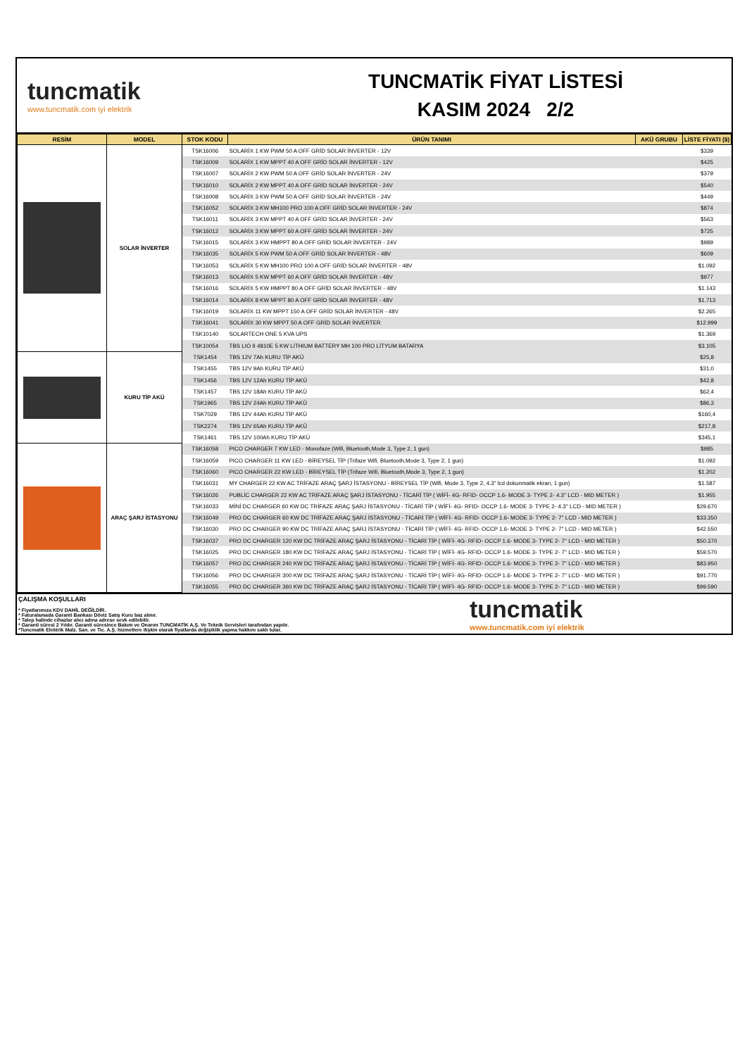tuncmatik
www.tuncmatik.com iyi elektrik
TUNCMATİK FİYAT LİSTESİ
KASIM 2024 2/2
| RESİM | MODEL | STOK KODU | ÜRÜN TANIMI | AKÜ GRUBU | LİSTE FİYATI ($) |
| --- | --- | --- | --- | --- | --- |
| | SOLAR İNVERTER | TSK16006 | SOLARİX 1 KW PWM 50 A OFF GRİD SOLAR İNVERTER - 12V | | $339 |
| | | TSK16009 | SOLARİX 1 KW MPPT 40 A OFF GRİD SOLAR İNVERTER - 12V | | $425 |
| | | TSK16007 | SOLARİX 2 KW PWM 50 A OFF GRİD SOLAR İNVERTER - 24V | | $379 |
| | | TSK16010 | SOLARİX 2 KW MPPT 40 A OFF GRİD SOLAR İNVERTER - 24V | | $540 |
| | | TSK16008 | SOLARİX 3 KW PWM 50 A OFF GRİD SOLAR İNVERTER - 24V | | $449 |
| | | TSK16052 | SOLARİX 3 KW MH100 PRO 100 A OFF GRİD SOLAR İNVERTER - 24V | | $874 |
| | | TSK16011 | SOLARİX 3 KW MPPT 40 A OFF GRİD SOLAR İNVERTER - 24V | | $563 |
| | | TSK16012 | SOLARİX 3 KW MPPT 60 A OFF GRİD SOLAR İNVERTER - 24V | | $725 |
| | | TSK16015 | SOLARİX 3 KW HMPPT 80 A OFF GRİD SOLAR İNVERTER - 24V | | $989 |
| | | TSK16035 | SOLARİX 5 KW PWM 50 A OFF GRİD SOLAR İNVERTER - 48V | | $609 |
| | | TSK16053 | SOLARİX 5 KW MH100 PRO 100 A OFF GRİD SOLAR İNVERTER - 48V | | $1.092 |
| | | TSK16013 | SOLARİX 5 KW MPPT 60 A OFF GRİD SOLAR İNVERTER - 48V | | $977 |
| | | TSK16016 | SOLARİX 5 KW HMPPT 80 A OFF GRİD SOLAR İNVERTER - 48V | | $1.143 |
| | | TSK16014 | SOLARİX 8 KW MPPT 80 A OFF GRİD SOLAR İNVERTER - 48V | | $1.713 |
| | | TSK16019 | SOLARİX 11 KW MPPT 150 A OFF GRİD SOLAR İNVERTER - 48V | | $2.265 |
| | | TSK16041 | SOLARİX 30 KW MPPT 50 A OFF GRİD SOLAR İNVERTER | | $12.999 |
| | | TSK10140 | SOLARTECH ONE 5 KVA UPS | | $1.369 |
| | | TSK10054 | TBS LIO II 4810E 5 KW LITHIUM BATTERY MH 100 PRO LİTYUM BATARYA | | $3.105 |
| | KURU TİP AKÜ | TSK1454 | TBS 12V 7Ah KURU TİP AKÜ | | $25,8 |
| | | TSK1455 | TBS 12V 9Ah KURU TİP AKÜ | | $31,0 |
| | | TSK1456 | TBS 12V 12Ah KURU TİP AKÜ | | $42,8 |
| | | TSK1457 | TBS 12V 18Ah KURU TİP AKÜ | | $62,4 |
| | | TSK1965 | TBS 12V 24Ah KURU TİP AKÜ | | $86,3 |
| | | TSK7029 | TBS 12V 44Ah KURU TİP AKÜ | | $160,4 |
| | | TSK2274 | TBS 12V 65Ah KURU TİP AKÜ | | $217,8 |
| | | TSK1461 | TBS 12V 100Ah KURU TİP AKÜ | | $345,1 |
| | ARAÇ ŞARJ İSTASYONU | TSK16058 | PICO CHARGER 7 KW LED - Monofaze (Wifi, Bluetooth,Mode 3, Type 2, 1 gun) | | $985 |
| | | TSK16059 | PICO CHARGER 11 KW LED - BİREYSEL TİP (Trifaze Wifi, Bluetooth,Mode 3, Type 2, 1 gun) | | $1.092 |
| | | TSK16060 | PICO CHARGER 22 KW LED - BİREYSEL TİP (Trifaze Wifi, Bluetooth,Mode 3, Type 2, 1 gun) | | $1.202 |
| | | TSK16031 | MY CHARGER 22 KW AC TRİFAZE ARAÇ ŞARJ İSTASYONU - BİREYSEL TİP (Wifi, Mode 3, Type 2, 4.3” lcd dokunmatik ekran, 1 gun) | | $1.587 |
| | | TSK16026 | PUBLİC CHARGER 22 KW AC TRİFAZE ARAÇ ŞARJ İSTASYONU - TİCARİ TİP ( WİFİ- 4G- RFID- OCCP 1.6- MODE 3- TYPE 2- 4.3'' LCD - MID METER ) | | $1.955 |
| | | TSK16033 | MİNİ DC CHARGER 60 KW DC TRİFAZE ARAÇ ŞARJ İSTASYONU - TİCARİ TİP ( WİFİ- 4G- RFID- OCCP 1.6- MODE 3- TYPE 2- 4.3'' LCD - MID METER ) | | $29.670 |
| | | TSK16049 | PRO DC CHARGER 60 KW DC TRİFAZE ARAÇ ŞARJ İSTASYONU - TİCARİ TİP ( WİFİ- 4G- RFID- OCCP 1.6- MODE 3- TYPE 2- 7'' LCD - MID METER ) | | $33.350 |
| | | TSK16030 | PRO DC CHARGER 90 KW DC TRİFAZE ARAÇ ŞARJ İSTASYONU - TİCARİ TİP ( WİFİ- 4G- RFID- OCCP 1.6- MODE 3- TYPE 2- 7'' LCD - MID METER ) | | $42.550 |
| | | TSK16037 | PRO DC CHARGER 120 KW DC TRİFAZE ARAÇ ŞARJ İSTASYONU - TİCARİ TİP ( WİFİ- 4G- RFID- OCCP 1.6- MODE 3- TYPE 2- 7'' LCD - MID METER ) | | $50.370 |
| | | TSK16025 | PRO DC CHARGER 180 KW DC TRİFAZE ARAÇ ŞARJ İSTASYONU - TİCARİ TİP ( WİFİ- 4G- RFID- OCCP 1.6- MODE 3- TYPE 2- 7'' LCD - MID METER ) | | $59.570 |
| | | TSK16057 | PRO DC CHARGER 240 KW DC TRİFAZE ARAÇ ŞARJ İSTASYONU - TİCARİ TİP ( WİFİ- 4G- RFID- OCCP 1.6- MODE 3- TYPE 2- 7'' LCD - MID METER ) | | $83.950 |
| | | TSK16056 | PRO DC CHARGER 300 KW DC TRİFAZE ARAÇ ŞARJ İSTASYONU - TİCARİ TİP ( WİFİ- 4G- RFID- OCCP 1.6- MODE 3- TYPE 2- 7'' LCD - MID METER ) | | $91.770 |
| | | TSK16055 | PRO DC CHARGER 360 KW DC TRİFAZE ARAÇ ŞARJ İSTASYONU - TİCARİ TİP ( WİFİ- 4G- RFID- OCCP 1.6- MODE 3- TYPE 2- 7'' LCD - MID METER ) | | $99.590 |
ÇALIŞMA KOŞULLARI
* Fiyatlarımıza KDV DAHİL DEĞİLDİR.
* Faturalamada Garanti Bankası Döviz Satış Kuru baz alınır.
* Talep halinde cihazlar alıcı adına adrese sevk edilebilir.
* Garanti süresi 2 Yıldır. Garanti süresince Bakım ve Onarım TUNCMATİK A.Ş. Ve Teknik Servisleri tarafından yapılır.
*Tuncmatik Elektrik Malz. San. ve Tic. A.Ş. hizmetlere ilişkin olarak fiyatlarda değişiklik yapma hakkını saklı tutar.
tuncmatik
www.tuncmatik.com iyi elektrik